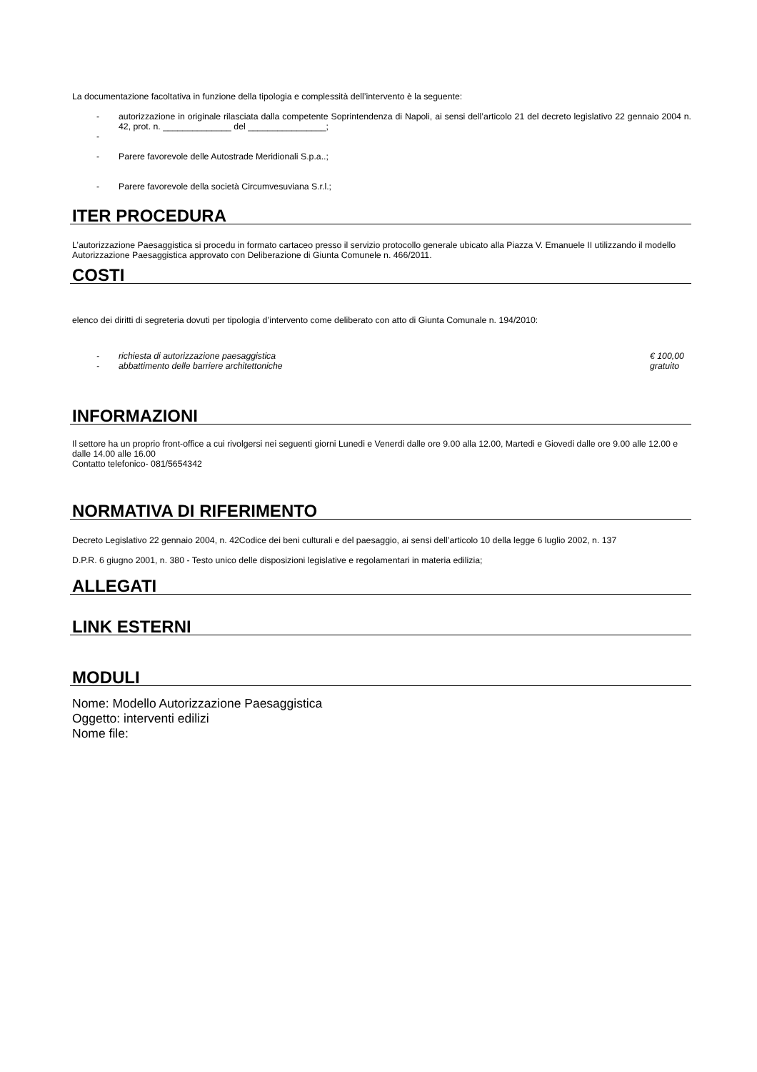La documentazione facoltativa in funzione della tipologia e complessità dell’intervento è la seguente:
- autorizzazione in originale rilasciata dalla competente Soprintendenza di Napoli, ai sensi dell’articolo 21 del decreto legislativo 22 gennaio 2004 n. 42, prot. n. ______________ del ________________;
-
- Parere favorevole delle Autostrade Meridionali S.p.a..;
- Parere favorevole della società Circumvesuviana S.r.l.;
ITER PROCEDURA
L’autorizzazione Paesaggistica si procedu in formato cartaceo presso il servizio protocollo generale ubicato alla Piazza V. Emanuele II utilizzando il modello Autorizzazione Paesaggistica approvato con Deliberazione di Giunta Comunele n. 466/2011.
COSTI
elenco dei diritti di segreteria dovuti per tipologia d’intervento come deliberato con atto di Giunta Comunale n. 194/2010:
- richiesta di autorizzazione paesaggistica € 100,00
- abbattimento delle barriere architettoniche gratuito
INFORMAZIONI
Il settore ha un proprio front-office a cui rivolgersi nei seguenti giorni Lunedi e Venerdi dalle ore 9.00 alla 12.00, Martedi e Giovedi dalle ore 9.00 alle 12.00 e dalle 14.00 alle 16.00
Contatto telefonico- 081/5654342
NORMATIVA DI RIFERIMENTO
Decreto Legislativo 22 gennaio 2004, n. 42Codice dei beni culturali e del paesaggio, ai sensi dell’articolo 10 della legge 6 luglio 2002, n. 137
D.P.R. 6 giugno 2001, n. 380 - Testo unico delle disposizioni legislative e regolamentari in materia edilizia;
ALLEGATI
LINK ESTERNI
MODULI
Nome: Modello Autorizzazione Paesaggistica
Oggetto: interventi edilizi
Nome file: